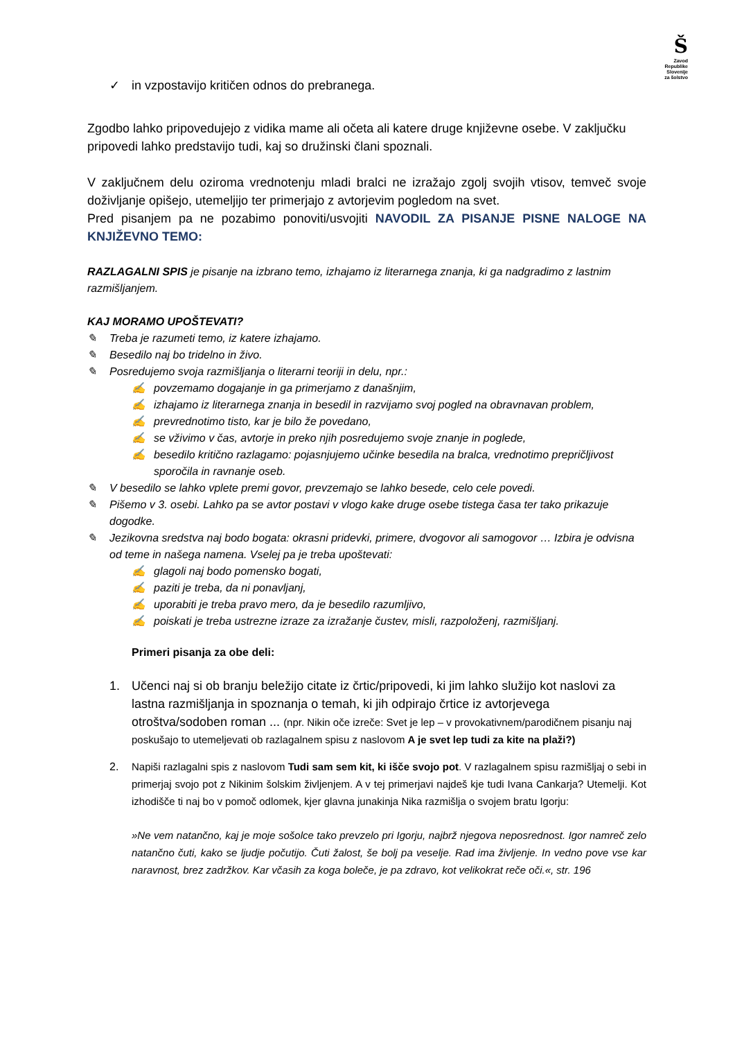Š
Zavod
Republike
Slovenije
za šolstvo
✓ in vzpostavijo kritičen odnos do prebranega.
Zgodbo lahko pripovedujejo z vidika mame ali očeta ali katere druge književne osebe. V zaključku pripovedi lahko predstavijo tudi, kaj so družinski člani spoznali.
V zaključnem delu oziroma vrednotenju mladi bralci ne izražajo zgolj svojih vtisov, temveč svoje doživljanje opišejo, utemeljijo ter primerjajo z avtorjevim pogledom na svet.
Pred pisanjem pa ne pozabimo ponoviti/usvojiti NAVODIL ZA PISANJE PISNE NALOGE NA KNJIŽEVNO TEMO:
RAZLAGALNI SPIS je pisanje na izbrano temo, izhajamo iz literarnega znanja, ki ga nadgradimo z lastnim razmišljanjem.
KAJ MORAMO UPOŠTEVATI?
✎ Treba je razumeti temo, iz katere izhajamo.
✎ Besedilo naj bo tridelno in živo.
✎ Posredujemo svoja razmišljanja o literarni teoriji in delu, npr.:
✍ povzemamo dogajanje in ga primerjamo z današnjim,
✍ izhajamo iz literarnega znanja in besedil in razvijamo svoj pogled na obravnavan problem,
✍ prevrednotimo tisto, kar je bilo že povedano,
✍ se vživimo v čas, avtorje in preko njih posredujemo svoje znanje in poglede,
✍ besedilo kritično razlagamo: pojasnjujemo učinke besedila na bralca, vrednotimo prepričljivost sporočila in ravnanje oseb.
✎ V besedilo se lahko vplete premi govor, prevzemajo se lahko besede, celo cele povedi.
✎ Pišemo v 3. osebi. Lahko pa se avtor postavi v vlogo kake druge osebe tistega časa ter tako prikazuje dogodke.
✎ Jezikovna sredstva naj bodo bogata: okrasni pridevki, primere, dvogovor ali samogovor … Izbira je odvisna od teme in našega namena. Vselej pa je treba upoštevati:
✍ glagoli naj bodo pomensko bogati,
✍ paziti je treba, da ni ponavljanj,
✍ uporabiti je treba pravo mero, da je besedilo razumljivo,
✍ poiskati je treba ustrezne izraze za izražanje čustev, misli, razpoloženj, razmišljanj.
Primeri pisanja za obe deli:
1. Učenci naj si ob branju beležijo citate iz črtic/pripovedi, ki jim lahko služijo kot naslovi za lastna razmišljanja in spoznanja o temah, ki jih odpirajo črtice iz avtorjevega otroštva/sodoben roman ... (npr. Nikin oče izreče: Svet je lep – v provokativnem/parodičnem pisanju naj poskušajo to utemeljevati ob razlagalnem spisu z naslovom A je svet lep tudi za kite na plaži?)
2. Napiši razlagalni spis z naslovom Tudi sam sem kit, ki išče svojo pot. V razlagalnem spisu razmišljaj o sebi in primerjaj svojo pot z Nikinim šolskim življenjem. A v tej primerjavi najdeš kje tudi Ivana Cankarja? Utemelji. Kot izhodišče ti naj bo v pomoč odlomek, kjer glavna junakinja Nika razmišlja o svojem bratu Igorju:
»Ne vem natančno, kaj je moje sošolce tako prevzelo pri Igorju, najbrž njegova neposrednost. Igor namreč zelo natančno čuti, kako se ljudje počutijo. Čuti žalost, še bolj pa veselje. Rad ima življenje. In vedno pove vse kar naravnost, brez zadržkov. Kar včasih za koga boleče, je pa zdravo, kot velikokrat reče oči.«, str. 196